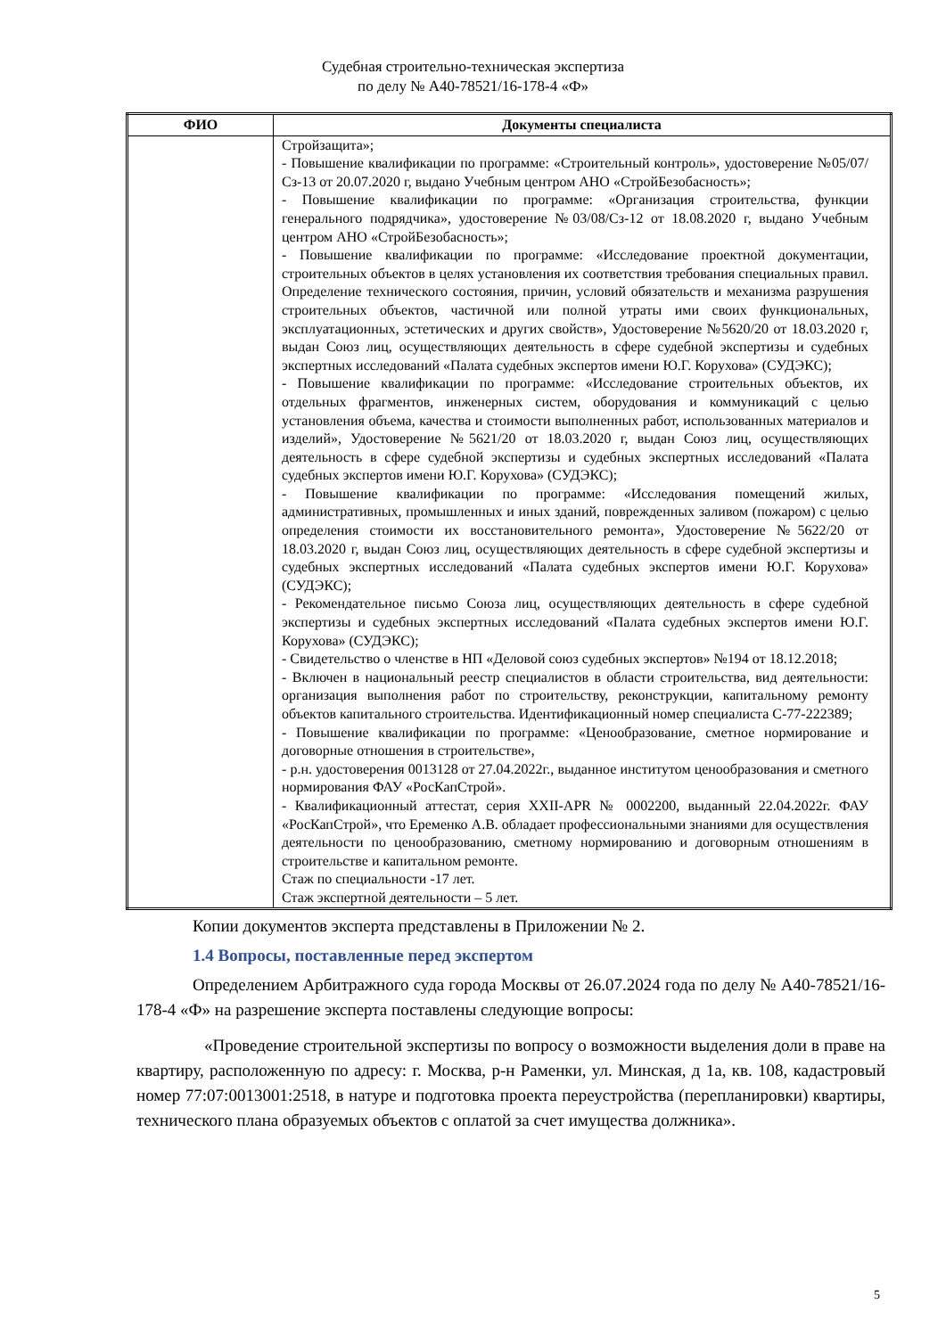Судебная строительно-техническая экспертиза
по делу № А40-78521/16-178-4 «Ф»
| ФИО | Документы специалиста |
| --- | --- |
| | Стройзащита»; - Повышение квалификации по программе: «Строительный контроль», удостоверение №05/07/Сз-13 от 20.07.2020 г, выдано Учебным центром АНО «СтройБезобасность»; - Повышение квалификации по программе: «Организация строительства, функции генерального подрядчика», удостоверение №03/08/Сз-12 от 18.08.2020 г, выдано Учебным центром АНО «СтройБезобасность»; - Повышение квалификации по программе: «Исследование проектной документации, строительных объектов в целях установления их соответствия требования специальных правил. Определение технического состояния, причин, условий обязательств и механизма разрушения строительных объектов, частичной или полной утраты ими своих функциональных, эксплуатационных, эстетических и других свойств», Удостоверение №5620/20 от 18.03.2020 г, выдан Союз лиц, осуществляющих деятельность в сфере судебной экспертизы и судебных экспертных исследований «Палата судебных экспертов имени Ю.Г. Корухова» (СУДЭКС); - Повышение квалификации по программе: «Исследование строительных объектов, их отдельных фрагментов, инженерных систем, оборудования и коммуникаций с целью установления объема, качества и стоимости выполненных работ, использованных материалов и изделий», Удостоверение №5621/20 от 18.03.2020 г, выдан Союз лиц, осуществляющих деятельность в сфере судебной экспертизы и судебных экспертных исследований «Палата судебных экспертов имени Ю.Г. Корухова» (СУДЭКС); - Повышение квалификации по программе: «Исследования помещений жилых, административных, промышленных и иных зданий, поврежденных заливом (пожаром) с целью определения стоимости их восстановительного ремонта», Удостоверение №5622/20 от 18.03.2020 г, выдан Союз лиц, осуществляющих деятельность в сфере судебной экспертизы и судебных экспертных исследований «Палата судебных экспертов имени Ю.Г. Корухова» (СУДЭКС); - Рекомендательное письмо Союза лиц, осуществляющих деятельность в сфере судебной экспертизы и судебных экспертных исследований «Палата судебных экспертов имени Ю.Г. Корухова» (СУДЭКС); - Свидетельство о членстве в НП «Деловой союз судебных экспертов» №194 от 18.12.2018; - Включен в национальный реестр специалистов в области строительства, вид деятельности: организация выполнения работ по строительству, реконструкции, капитальному ремонту объектов капитального строительства. Идентификационный номер специалиста С-77-222389; - Повышение квалификации по программе: «Ценообразование, сметное нормирование и договорные отношения в строительстве», - р.н. удостоверения 0013128 от 27.04.2022г., выданное институтом ценообразования и сметного нормирования ФАУ «РосКапСтрой». - Квалификационный аттестат, серия XXII-APR № 0002200, выданный 22.04.2022г. ФАУ «РосКапСтрой», что Еременко А.В. обладает профессиональными знаниями для осуществления деятельности по ценообразованию, сметному нормированию и договорным отношениям в строительстве и капитальном ремонте. Стаж по специальности -17 лет. Стаж экспертной деятельности – 5 лет. |
Копии документов эксперта представлены в Приложении № 2.
1.4 Вопросы, поставленные перед экспертом
Определением Арбитражного суда города Москвы от 26.07.2024 года по делу № А40-78521/16-178-4 «Ф» на разрешение эксперта поставлены следующие вопросы:
«Проведение строительной экспертизы по вопросу о возможности выделения доли в праве на квартиру, расположенную по адресу: г. Москва, р-н Раменки, ул. Минская, д 1а, кв. 108, кадастровый номер 77:07:0013001:2518, в натуре и подготовка проекта переустройства (перепланировки) квартиры, технического плана образуемых объектов с оплатой за счет имущества должника».
5